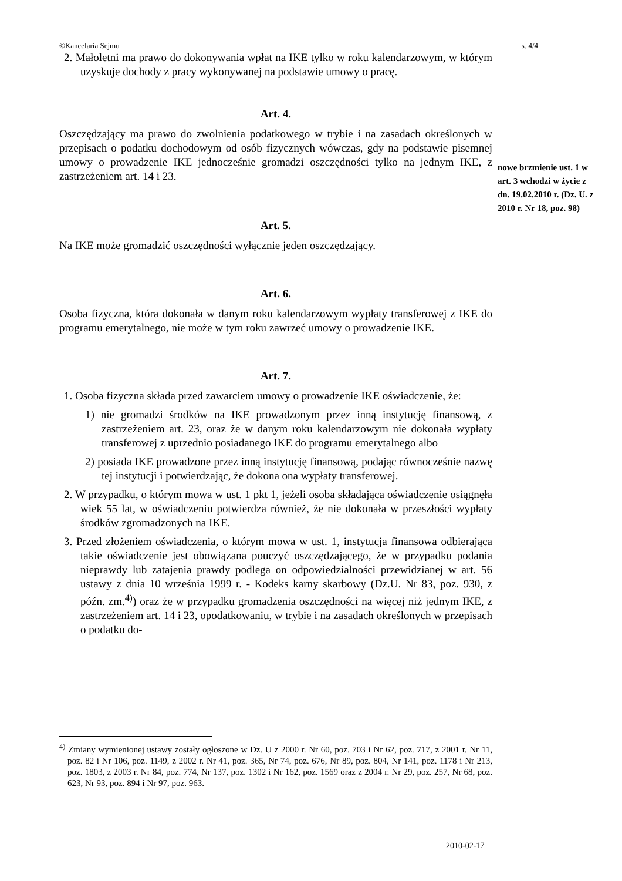©Kancelaria Sejmu s. 4/4
2. Małoletni ma prawo do dokonywania wpłat na IKE tylko w roku kalendarzowym, w którym uzyskuje dochody z pracy wykonywanej na podstawie umowy o pracę.
Art. 4.
Oszczędzający ma prawo do zwolnienia podatkowego w trybie i na zasadach określonych w przepisach o podatku dochodowym od osób fizycznych wówczas, gdy na podstawie pisemnej umowy o prowadzenie IKE jednocześnie gromadzi oszczędności tylko na jednym IKE, z zastrzeżeniem art. 14 i 23.
Art. 5.
Na IKE może gromadzić oszczędności wyłącznie jeden oszczędzający.
Art. 6.
Osoba fizyczna, która dokonała w danym roku kalendarzowym wypłaty transferowej z IKE do programu emerytalnego, nie może w tym roku zawrzeć umowy o prowadzenie IKE.
Art. 7.
1. Osoba fizyczna składa przed zawarciem umowy o prowadzenie IKE oświadczenie, że:
1) nie gromadzi środków na IKE prowadzonym przez inną instytucję finansową, z zastrzeżeniem art. 23, oraz że w danym roku kalendarzowym nie dokonała wypłaty transferowej z uprzednio posiadanego IKE do programu emerytalnego albo
2) posiada IKE prowadzone przez inną instytucję finansową, podając równocześnie nazwę tej instytucji i potwierdzając, że dokona ona wypłaty transferowej.
2. W przypadku, o którym mowa w ust. 1 pkt 1, jeżeli osoba składająca oświadczenie osiągnęła wiek 55 lat, w oświadczeniu potwierdza również, że nie dokonała w przeszłości wypłaty środków zgromadzonych na IKE.
3. Przed złożeniem oświadczenia, o którym mowa w ust. 1, instytucja finansowa odbierająca takie oświadczenie jest obowiązana pouczyć oszczędzającego, że w przypadku podania nieprawdy lub zatajenia prawdy podlega on odpowiedzialności przewidzianej w art. 56 ustawy z dnia 10 września 1999 r. - Kodeks karny skarbowy (Dz.U. Nr 83, poz. 930, z późn. zm.<sup>4)</sup>) oraz że w przypadku gromadzenia oszczędności na więcej niż jednym IKE, z zastrzeżeniem art. 14 i 23, opodatkowaniu, w trybie i na zasadach określonych w przepisach o podatku do-
nowe brzmienie ust. 1 w art. 3 wchodzi w życie z dn. 19.02.2010 r. (Dz. U. z 2010 r. Nr 18, poz. 98)
<sup>4)</sup> Zmiany wymienionej ustawy zostały ogłoszone w Dz. U z 2000 r. Nr 60, poz. 703 i Nr 62, poz. 717, z 2001 r. Nr 11, poz. 82 i Nr 106, poz. 1149, z 2002 r. Nr 41, poz. 365, Nr 74, poz. 676, Nr 89, poz. 804, Nr 141, poz. 1178 i Nr 213, poz. 1803, z 2003 r. Nr 84, poz. 774, Nr 137, poz. 1302 i Nr 162, poz. 1569 oraz z 2004 r. Nr 29, poz. 257, Nr 68, poz. 623, Nr 93, poz. 894 i Nr 97, poz. 963.
2010-02-17